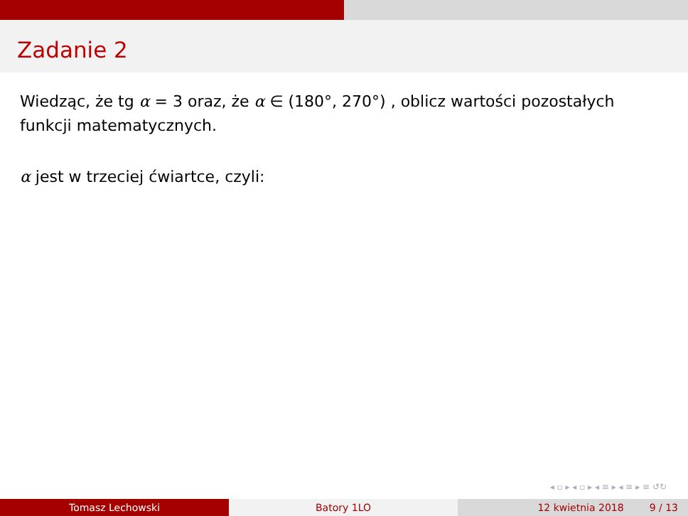Zadanie 2
Wiedząc, że tg α = 3 oraz, że α ∈ (180°, 270°) , oblicz wartości pozostałych funkcji matematycznych.
α jest w trzeciej ćwiartce, czyli:
◂ ▫ ▸ ◂ ▫ ▸ ◂ ≡ ▸ ◂ ≡ ▸ ≡ ↺↻
Tomasz Lechowski Batory 1LO 12 kwietnia 2018 9 / 13